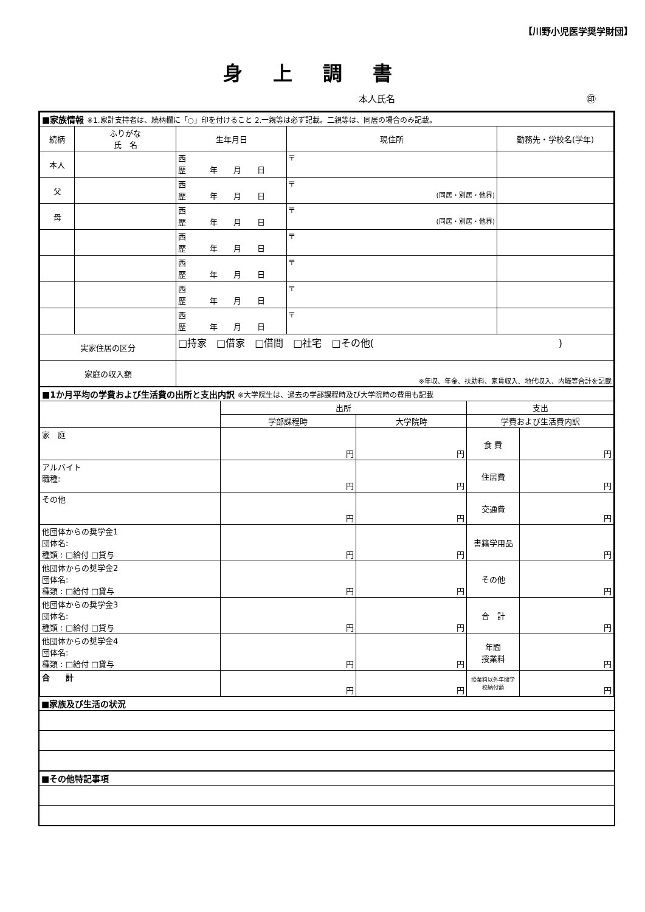【川野小児医学奨学財団】
身上調書
本人氏名 ㊞
| ■家族情報 ※1.家計支持者は、続柄欄に「○」印を付けること 2.一親等は必ず記載。二親等は、同居の場合のみ記載。 | | | | |
| 続柄 | ふりがな 氏 名 | 生年月日 | 現住所 | 勤務先・学校名(学年) |
| 本人 | | 西 歴 年 月 日 | 〒 | |
| 父 | | 西 歴 年 月 日 | 〒 (同居・別居・他界) | |
| 母 | | 西 歴 年 月 日 | 〒 (同居・別居・他界) | |
| | | 西 歴 年 月 日 | 〒 | |
| | | 西 歴 年 月 日 | 〒 | |
| | | 西 歴 年 月 日 | 〒 | |
| | | 西 歴 年 月 日 | 〒 | |
| 実家住居の区分 | | □持家 □借家 □借間 □社宅 □その他( ) | | |
| 家庭の収入額 | | ※年収、年金、扶助料、家賃収入、地代収入、内職等合計を記載 | | |
| ■1か月平均の学費および生活費の出所と支出内訳 ※大学院生は、過去の学部課程時及び大学院時の費用も記載 | | | | |
| | 出所 | | 支出 | |
| | 学部課程時 | 大学院時 | 学費および生活費内訳 | |
| 家 庭 | 円 | 円 | 食 費 | 円 |
| アルバイト 職種: | 円 | 円 | 住居費 | 円 |
| その他 | 円 | 円 | 交通費 | 円 |
| 他団体からの奨学金1 団体名: 種類 : □給付 □貸与 | 円 | 円 | 書籍学用品 | 円 |
| 他団体からの奨学金2 団体名: 種類 : □給付 □貸与 | 円 | 円 | その他 | 円 |
| 他団体からの奨学金3 団体名: 種類 : □給付 □貸与 | 円 | 円 | 合 計 | 円 |
| 他団体からの奨学金4 団体名: 種類 : □給付 □貸与 | 円 | 円 | 年間 授業料 | 円 |
| 合 計 | 円 | 円 | 授業料以外年間学校納付額 | 円 |
| ■家族及び生活の状況 |
| ■その他特記事項 |